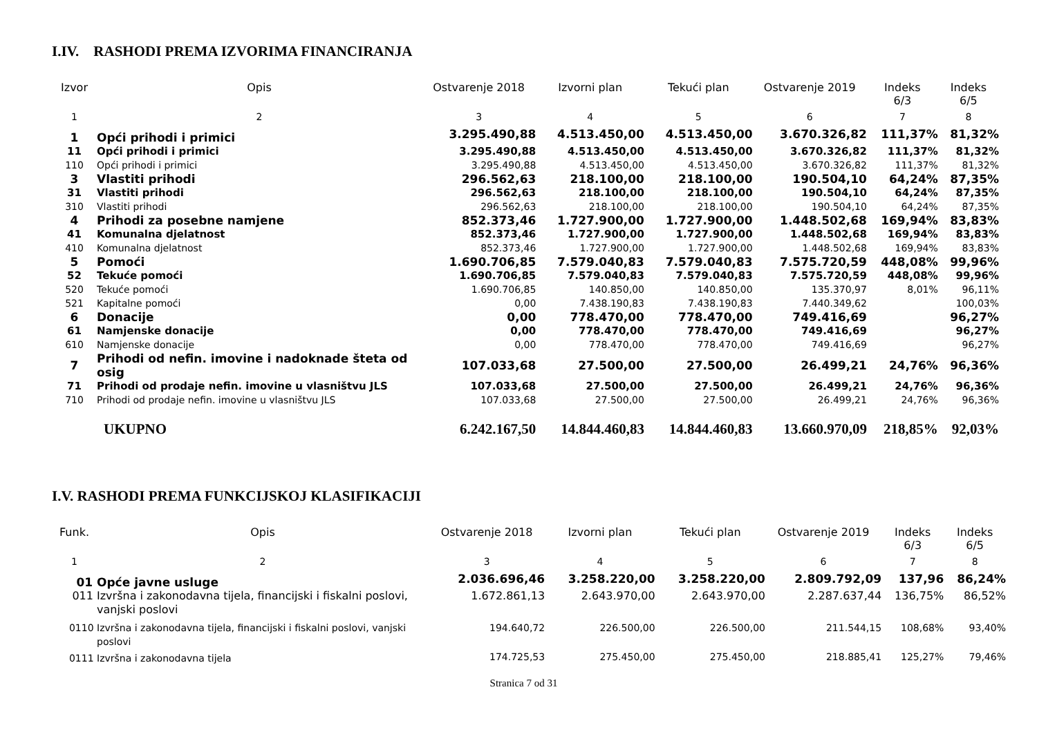I.IV. RASHODI PREMA IZVORIMA FINANCIRANJA
| Izvor | Opis | Ostvarenje 2018 | Izvorni plan | Tekući plan | Ostvarenje 2019 | Indeks 6/3 | Indeks 6/5 |
| --- | --- | --- | --- | --- | --- | --- | --- |
| 1 | 2 | 3 | 4 | 5 | 6 | 7 | 8 |
| 1 | Opći prihodi i primici | 3.295.490,88 | 4.513.450,00 | 4.513.450,00 | 3.670.326,82 | 111,37% | 81,32% |
| 11 | Opći prihodi i primici | 3.295.490,88 | 4.513.450,00 | 4.513.450,00 | 3.670.326,82 | 111,37% | 81,32% |
| 110 | Opći prihodi i primici | 3.295.490,88 | 4.513.450,00 | 4.513.450,00 | 3.670.326,82 | 111,37% | 81,32% |
| 3 | Vlastiti prihodi | 296.562,63 | 218.100,00 | 218.100,00 | 190.504,10 | 64,24% | 87,35% |
| 31 | Vlastiti prihodi | 296.562,63 | 218.100,00 | 218.100,00 | 190.504,10 | 64,24% | 87,35% |
| 310 | Vlastiti prihodi | 296.562,63 | 218.100,00 | 218.100,00 | 190.504,10 | 64,24% | 87,35% |
| 4 | Prihodi za posebne namjene | 852.373,46 | 1.727.900,00 | 1.727.900,00 | 1.448.502,68 | 169,94% | 83,83% |
| 41 | Komunalna djelatnost | 852.373,46 | 1.727.900,00 | 1.727.900,00 | 1.448.502,68 | 169,94% | 83,83% |
| 410 | Komunalna djelatnost | 852.373,46 | 1.727.900,00 | 1.727.900,00 | 1.448.502,68 | 169,94% | 83,83% |
| 5 | Pomoći | 1.690.706,85 | 7.579.040,83 | 7.579.040,83 | 7.575.720,59 | 448,08% | 99,96% |
| 52 | Tekuće pomoći | 1.690.706,85 | 7.579.040,83 | 7.579.040,83 | 7.575.720,59 | 448,08% | 99,96% |
| 520 | Tekuće pomoći | 1.690.706,85 | 140.850,00 | 140.850,00 | 135.370,97 | 8,01% | 96,11% |
| 521 | Kapitalne pomoći | 0,00 | 7.438.190,83 | 7.438.190,83 | 7.440.349,62 | | 100,03% |
| 6 | Donacije | 0,00 | 778.470,00 | 778.470,00 | 749.416,69 | | 96,27% |
| 61 | Namjenske donacije | 0,00 | 778.470,00 | 778.470,00 | 749.416,69 | | 96,27% |
| 610 | Namjenske donacije | 0,00 | 778.470,00 | 778.470,00 | 749.416,69 | | 96,27% |
| 7 | Prihodi od nefin. imovine i nadoknade šteta od osig | 107.033,68 | 27.500,00 | 27.500,00 | 26.499,21 | 24,76% | 96,36% |
| 71 | Prihodi od prodaje nefin. imovine u vlasništvu JLS | 107.033,68 | 27.500,00 | 27.500,00 | 26.499,21 | 24,76% | 96,36% |
| 710 | Prihodi od prodaje nefin. imovine u vlasništvu JLS | 107.033,68 | 27.500,00 | 27.500,00 | 26.499,21 | 24,76% | 96,36% |
| | UKUPNO | 6.242.167,50 | 14.844.460,83 | 14.844.460,83 | 13.660.970,09 | 218,85% | 92,03% |
I.V. RASHODI PREMA FUNKCIJSKOJ KLASIFIKACIJI
| Funk. | Opis | Ostvarenje 2018 | Izvorni plan | Tekući plan | Ostvarenje 2019 | Indeks 6/3 | Indeks 6/5 |
| --- | --- | --- | --- | --- | --- | --- | --- |
| 1 | 2 | 3 | 4 | 5 | 6 | 7 | 8 |
| 01 | Opće javne usluge | 2.036.696,46 | 3.258.220,00 | 3.258.220,00 | 2.809.792,09 | 137,96 | 86,24% |
| 011 | Izvršna i zakonodavna tijela, financijski i fiskalni poslovi, vanjski poslovi | 1.672.861,13 | 2.643.970,00 | 2.643.970,00 | 2.287.637,44 | 136,75% | 86,52% |
| 0110 | Izvršna i zakonodavna tijela, financijski i fiskalni poslovi, vanjski poslovi | 194.640,72 | 226.500,00 | 226.500,00 | 211.544,15 | 108,68% | 93,40% |
| 0111 | Izvršna i zakonodavna tijela | 174.725,53 | 275.450,00 | 275.450,00 | 218.885,41 | 125,27% | 79,46% |
Stranica 7 od 31